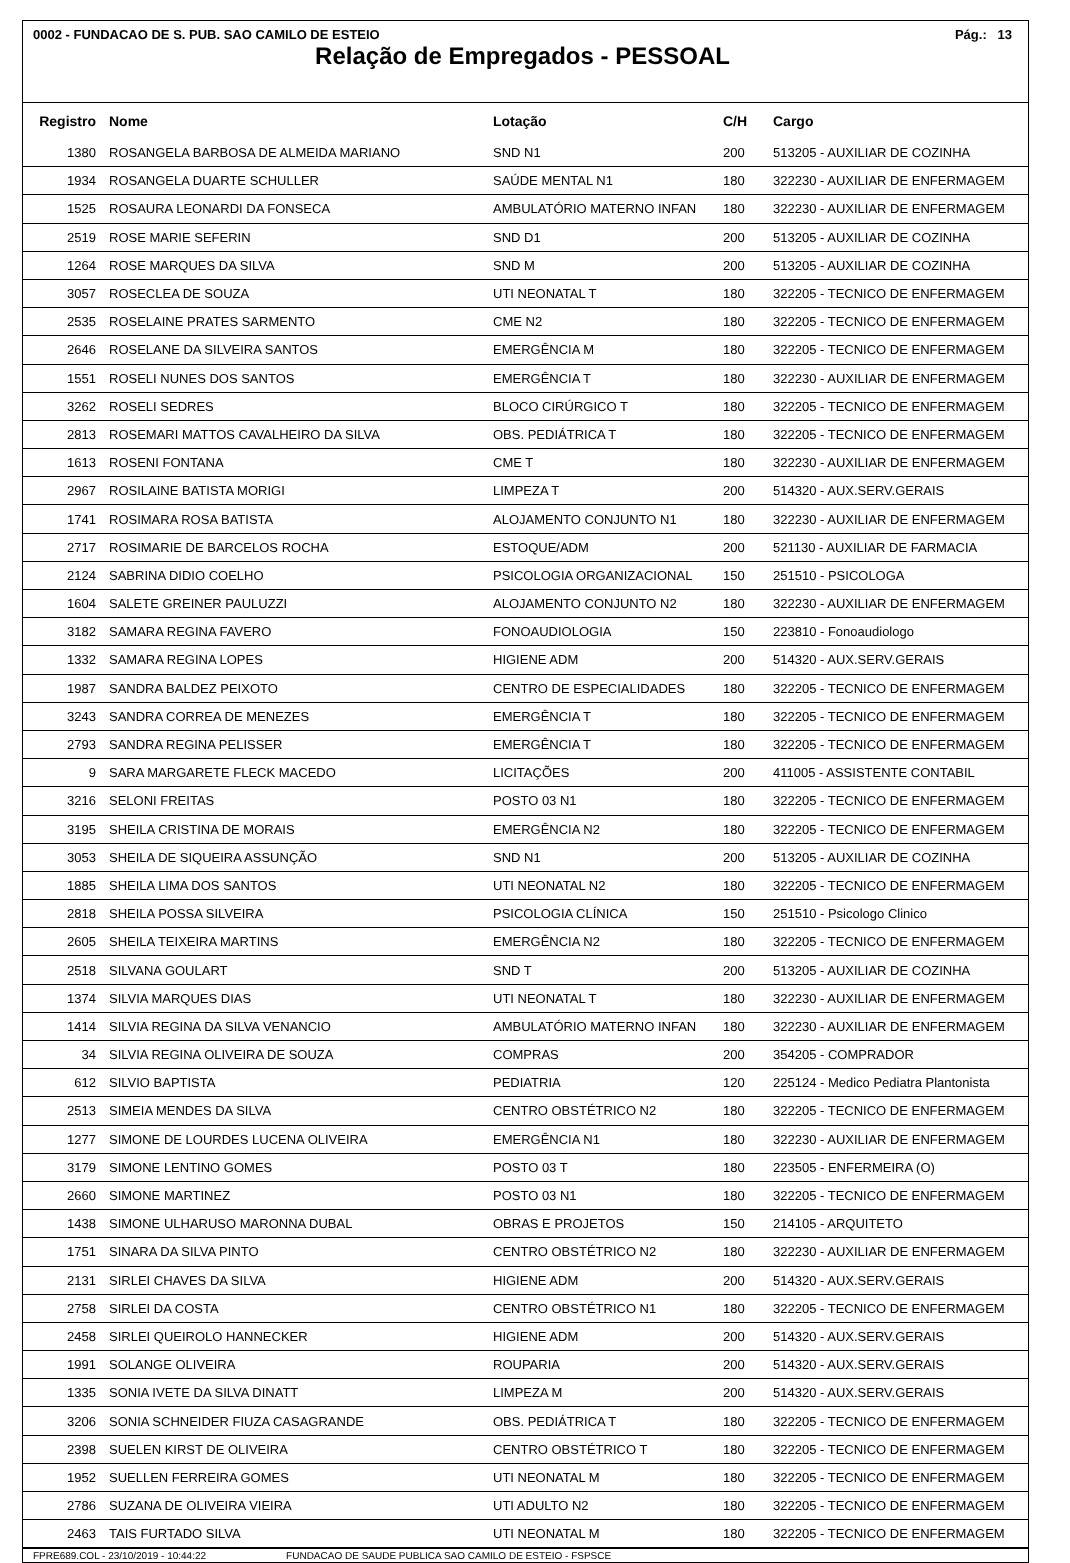0002 - FUNDACAO DE S. PUB. SAO CAMILO DE ESTEIO Pág.: 13
Relação de Empregados - PESSOAL
| Registro | Nome | Lotação | C/H | Cargo |
| --- | --- | --- | --- | --- |
| 1380 | ROSANGELA BARBOSA DE ALMEIDA MARIANO | SND N1 | 200 | 513205 - AUXILIAR DE COZINHA |
| 1934 | ROSANGELA DUARTE SCHULLER | SAÚDE MENTAL N1 | 180 | 322230 - AUXILIAR DE ENFERMAGEM |
| 1525 | ROSAURA LEONARDI DA FONSECA | AMBULATÓRIO MATERNO INFAN | 180 | 322230 - AUXILIAR DE ENFERMAGEM |
| 2519 | ROSE MARIE SEFERIN | SND D1 | 200 | 513205 - AUXILIAR DE COZINHA |
| 1264 | ROSE MARQUES DA SILVA | SND M | 200 | 513205 - AUXILIAR DE COZINHA |
| 3057 | ROSECLEA DE SOUZA | UTI NEONATAL T | 180 | 322205 - TECNICO DE ENFERMAGEM |
| 2535 | ROSELAINE PRATES SARMENTO | CME N2 | 180 | 322205 - TECNICO DE ENFERMAGEM |
| 2646 | ROSELANE DA SILVEIRA SANTOS | EMERGÊNCIA M | 180 | 322205 - TECNICO DE ENFERMAGEM |
| 1551 | ROSELI NUNES DOS SANTOS | EMERGÊNCIA T | 180 | 322230 - AUXILIAR DE ENFERMAGEM |
| 3262 | ROSELI SEDRES | BLOCO CIRÚRGICO T | 180 | 322205 - TECNICO DE ENFERMAGEM |
| 2813 | ROSEMARI MATTOS CAVALHEIRO DA SILVA | OBS. PEDIÁTRICA T | 180 | 322205 - TECNICO DE ENFERMAGEM |
| 1613 | ROSENI FONTANA | CME T | 180 | 322230 - AUXILIAR DE ENFERMAGEM |
| 2967 | ROSILAINE BATISTA MORIGI | LIMPEZA T | 200 | 514320 - AUX.SERV.GERAIS |
| 1741 | ROSIMARA ROSA BATISTA | ALOJAMENTO CONJUNTO N1 | 180 | 322230 - AUXILIAR DE ENFERMAGEM |
| 2717 | ROSIMARIE DE BARCELOS ROCHA | ESTOQUE/ADM | 200 | 521130 - AUXILIAR DE FARMACIA |
| 2124 | SABRINA DIDIO COELHO | PSICOLOGIA ORGANIZACIONAL | 150 | 251510 - PSICOLOGA |
| 1604 | SALETE GREINER PAULUZZI | ALOJAMENTO CONJUNTO N2 | 180 | 322230 - AUXILIAR DE ENFERMAGEM |
| 3182 | SAMARA REGINA FAVERO | FONOAUDIOLOGIA | 150 | 223810 - Fonoaudiologo |
| 1332 | SAMARA REGINA LOPES | HIGIENE ADM | 200 | 514320 - AUX.SERV.GERAIS |
| 1987 | SANDRA BALDEZ PEIXOTO | CENTRO DE ESPECIALIDADES | 180 | 322205 - TECNICO DE ENFERMAGEM |
| 3243 | SANDRA CORREA DE MENEZES | EMERGÊNCIA T | 180 | 322205 - TECNICO DE ENFERMAGEM |
| 2793 | SANDRA REGINA PELISSER | EMERGÊNCIA T | 180 | 322205 - TECNICO DE ENFERMAGEM |
| 9 | SARA MARGARETE FLECK MACEDO | LICITAÇÕES | 200 | 411005 - ASSISTENTE CONTABIL |
| 3216 | SELONI FREITAS | POSTO 03 N1 | 180 | 322205 - TECNICO DE ENFERMAGEM |
| 3195 | SHEILA CRISTINA DE MORAIS | EMERGÊNCIA N2 | 180 | 322205 - TECNICO DE ENFERMAGEM |
| 3053 | SHEILA DE SIQUEIRA ASSUNÇÃO | SND N1 | 200 | 513205 - AUXILIAR DE COZINHA |
| 1885 | SHEILA LIMA DOS SANTOS | UTI NEONATAL N2 | 180 | 322205 - TECNICO DE ENFERMAGEM |
| 2818 | SHEILA POSSA SILVEIRA | PSICOLOGIA CLÍNICA | 150 | 251510 - Psicologo Clinico |
| 2605 | SHEILA TEIXEIRA MARTINS | EMERGÊNCIA N2 | 180 | 322205 - TECNICO DE ENFERMAGEM |
| 2518 | SILVANA GOULART | SND T | 200 | 513205 - AUXILIAR DE COZINHA |
| 1374 | SILVIA MARQUES DIAS | UTI NEONATAL T | 180 | 322230 - AUXILIAR DE ENFERMAGEM |
| 1414 | SILVIA REGINA DA SILVA VENANCIO | AMBULATÓRIO MATERNO INFAN | 180 | 322230 - AUXILIAR DE ENFERMAGEM |
| 34 | SILVIA REGINA OLIVEIRA DE SOUZA | COMPRAS | 200 | 354205 - COMPRADOR |
| 612 | SILVIO BAPTISTA | PEDIATRIA | 120 | 225124 - Medico Pediatra Plantonista |
| 2513 | SIMEIA MENDES DA SILVA | CENTRO OBSTÉTRICO N2 | 180 | 322205 - TECNICO DE ENFERMAGEM |
| 1277 | SIMONE DE LOURDES LUCENA OLIVEIRA | EMERGÊNCIA N1 | 180 | 322230 - AUXILIAR DE ENFERMAGEM |
| 3179 | SIMONE LENTINO GOMES | POSTO 03 T | 180 | 223505 - ENFERMEIRA (O) |
| 2660 | SIMONE MARTINEZ | POSTO 03 N1 | 180 | 322205 - TECNICO DE ENFERMAGEM |
| 1438 | SIMONE ULHARUSO MARONNA DUBAL | OBRAS E PROJETOS | 150 | 214105 - ARQUITETO |
| 1751 | SINARA DA SILVA PINTO | CENTRO OBSTÉTRICO N2 | 180 | 322230 - AUXILIAR DE ENFERMAGEM |
| 2131 | SIRLEI CHAVES DA SILVA | HIGIENE ADM | 200 | 514320 - AUX.SERV.GERAIS |
| 2758 | SIRLEI DA COSTA | CENTRO OBSTÉTRICO N1 | 180 | 322205 - TECNICO DE ENFERMAGEM |
| 2458 | SIRLEI QUEIROLO HANNECKER | HIGIENE ADM | 200 | 514320 - AUX.SERV.GERAIS |
| 1991 | SOLANGE OLIVEIRA | ROUPARIA | 200 | 514320 - AUX.SERV.GERAIS |
| 1335 | SONIA IVETE DA SILVA DINATT | LIMPEZA M | 200 | 514320 - AUX.SERV.GERAIS |
| 3206 | SONIA SCHNEIDER FIUZA CASAGRANDE | OBS. PEDIÁTRICA T | 180 | 322205 - TECNICO DE ENFERMAGEM |
| 2398 | SUELEN KIRST DE OLIVEIRA | CENTRO OBSTÉTRICO T | 180 | 322205 - TECNICO DE ENFERMAGEM |
| 1952 | SUELLEN FERREIRA GOMES | UTI NEONATAL M | 180 | 322205 - TECNICO DE ENFERMAGEM |
| 2786 | SUZANA DE OLIVEIRA VIEIRA | UTI ADULTO N2 | 180 | 322205 - TECNICO DE ENFERMAGEM |
| 2463 | TAIS FURTADO SILVA | UTI NEONATAL M | 180 | 322205 - TECNICO DE ENFERMAGEM |
FPRE689.COL - 23/10/2019 - 10:44:22 FUNDACAO DE SAUDE PUBLICA SAO CAMILO DE ESTEIO - FSPSCE